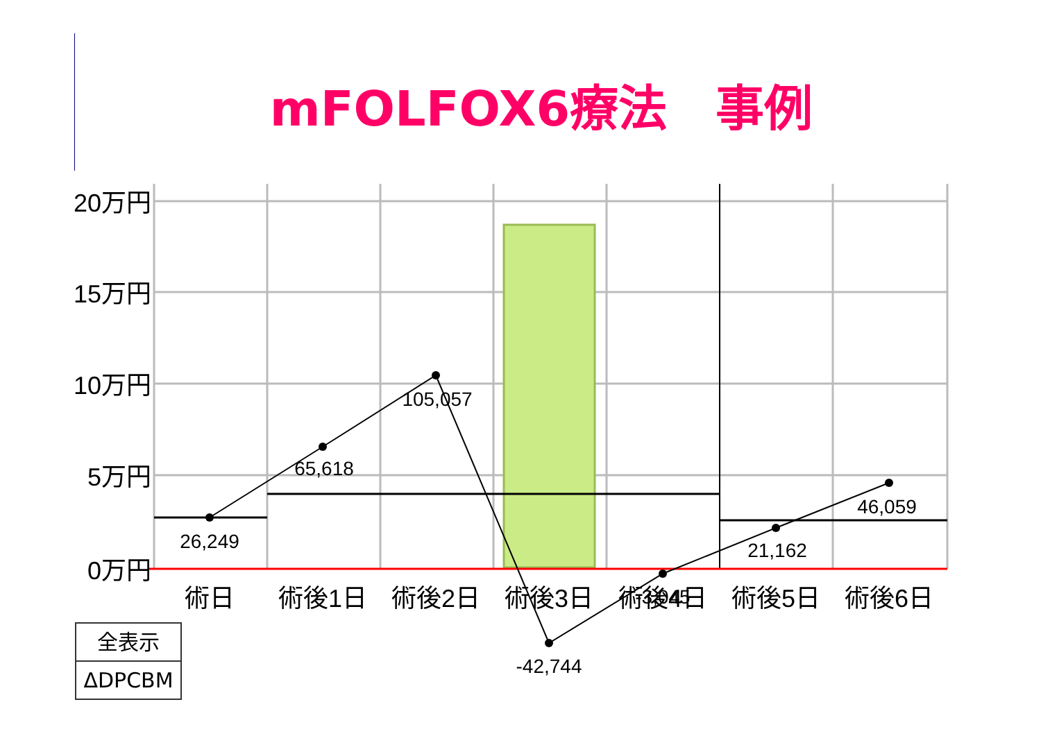mFOLFOX6療法　事例
20万円
15万円
10万円
5万円
0万円
26,249
65,618
105,057
-42,744
-3,045
21,162
46,059
術日
術後1日
術後2日
術後3日
術後4日
術後5日
術後6日
全表示
ΔDPCBM